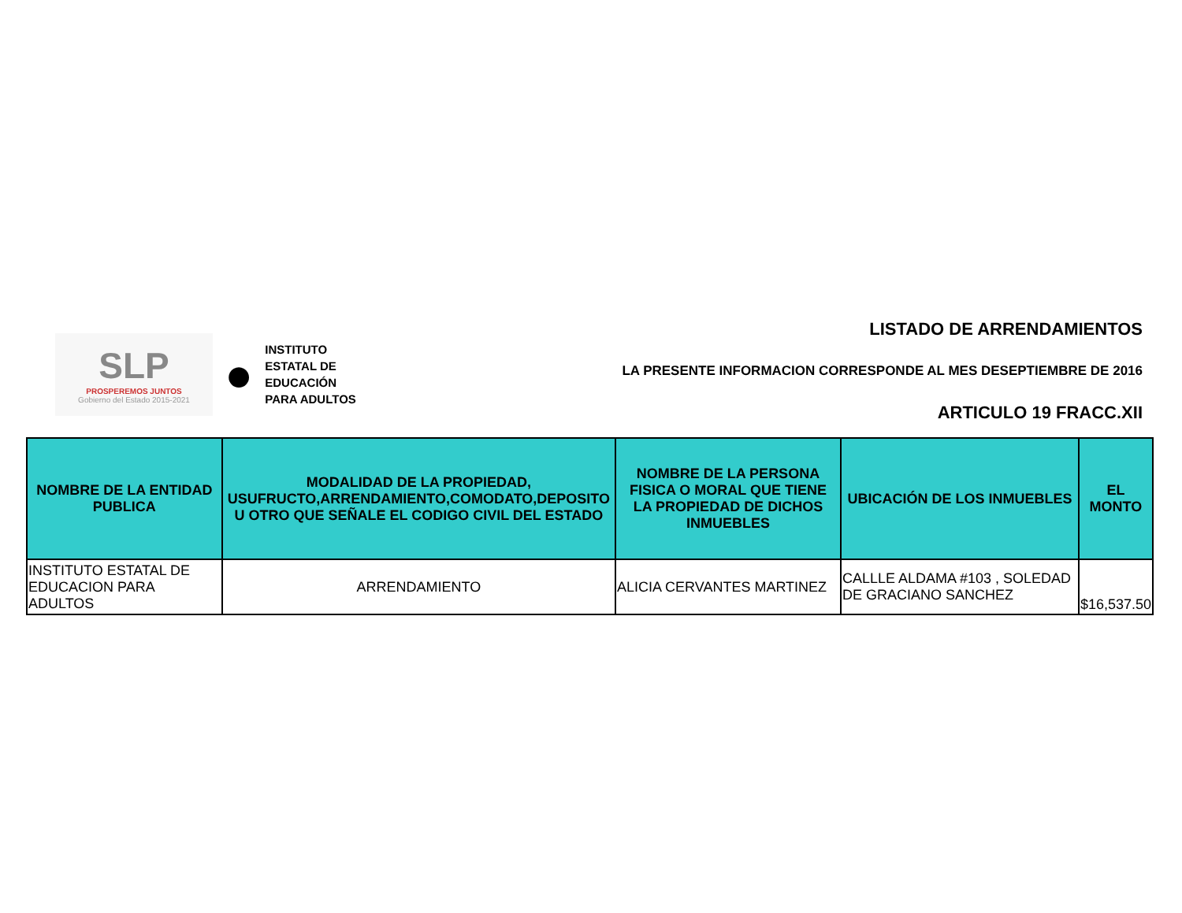SLP
PROSPEREMOS JUNTOS
Gobierno del Estado 2015-2021
●
INSTITUTO
ESTATAL DE
EDUCACIÓN
PARA ADULTOS
LISTADO DE ARRENDAMIENTOS
LA PRESENTE INFORMACION CORRESPONDE AL MES DESEPTIEMBRE DE 2016
ARTICULO 19 FRACC.XII
| NOMBRE DE LA ENTIDAD PUBLICA | MODALIDAD DE LA PROPIEDAD, USUFRUCTO,ARRENDAMIENTO,COMODATO,DEPOSITO U OTRO QUE SEÑALE EL CODIGO CIVIL DEL ESTADO | NOMBRE DE LA PERSONA FISICA O MORAL QUE TIENE LA PROPIEDAD DE DICHOS INMUEBLES | UBICACIÓN DE LOS INMUEBLES | EL MONTO |
| --- | --- | --- | --- | --- |
| INSTITUTO ESTATAL DE EDUCACION PARA ADULTOS | ARRENDAMIENTO | ALICIA CERVANTES MARTINEZ | CALLLE ALDAMA #103 , SOLEDAD DE GRACIANO SANCHEZ | $16,537.50 |